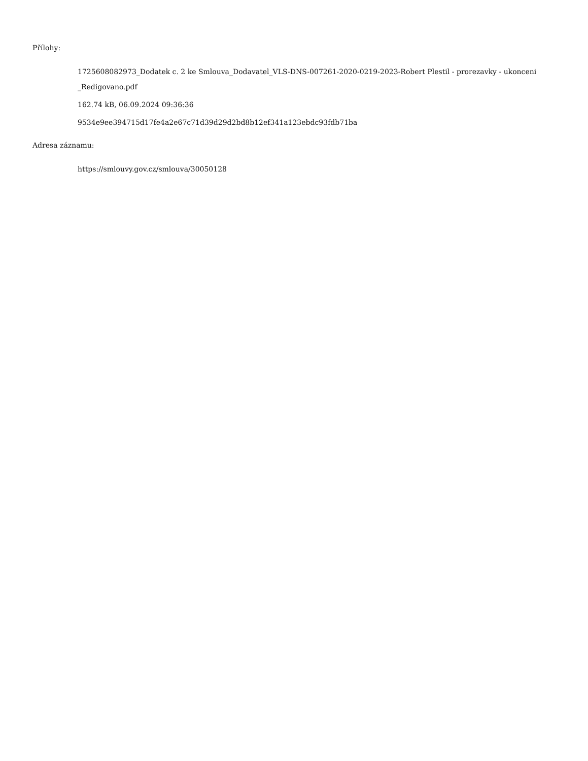Přílohy:
1725608082973_Dodatek c. 2 ke Smlouva_Dodavatel_VLS-DNS-007261-2020-0219-2023-Robert Plestil - prorezavky - ukonceni _Redigovano.pdf
162.74 kB, 06.09.2024 09:36:36
9534e9ee394715d17fe4a2e67c71d39d29d2bd8b12ef341a123ebdc93fdb71ba
Adresa záznamu:
https://smlouvy.gov.cz/smlouva/30050128